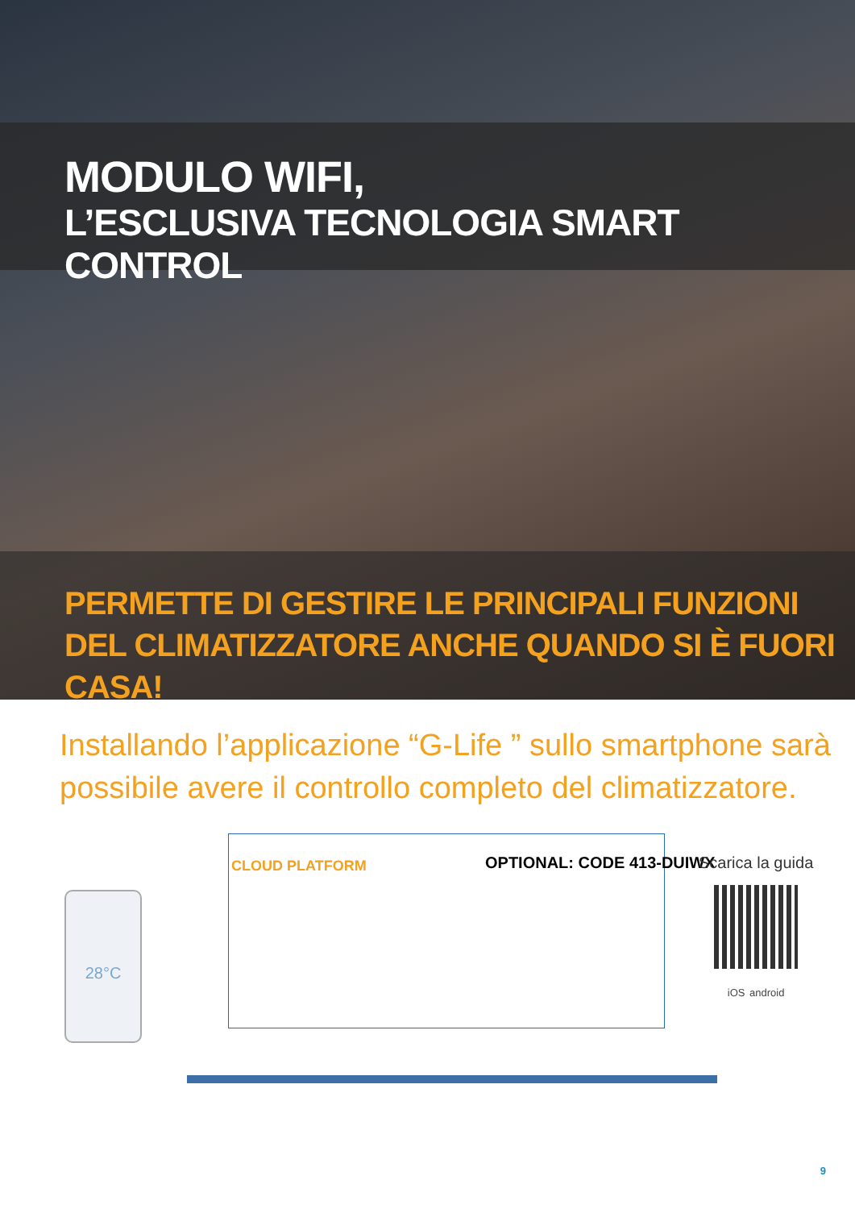MODULO WIFI,
L’ESCLUSIVA TECNOLOGIA SMART CONTROL
PERMETTE DI GESTIRE LE PRINCIPALI FUNZIONI
DEL CLIMATIZZATORE ANCHE QUANDO SI È FUORI CASA!
Installando l’applicazione “G-Life ” sullo smartphone sarà
possibile avere il controllo completo del climatizzatore.
28°C
CLOUD PLATFORM OPTIONAL: CODE 413-DUIWX
Scarica la guida
iOS android
9